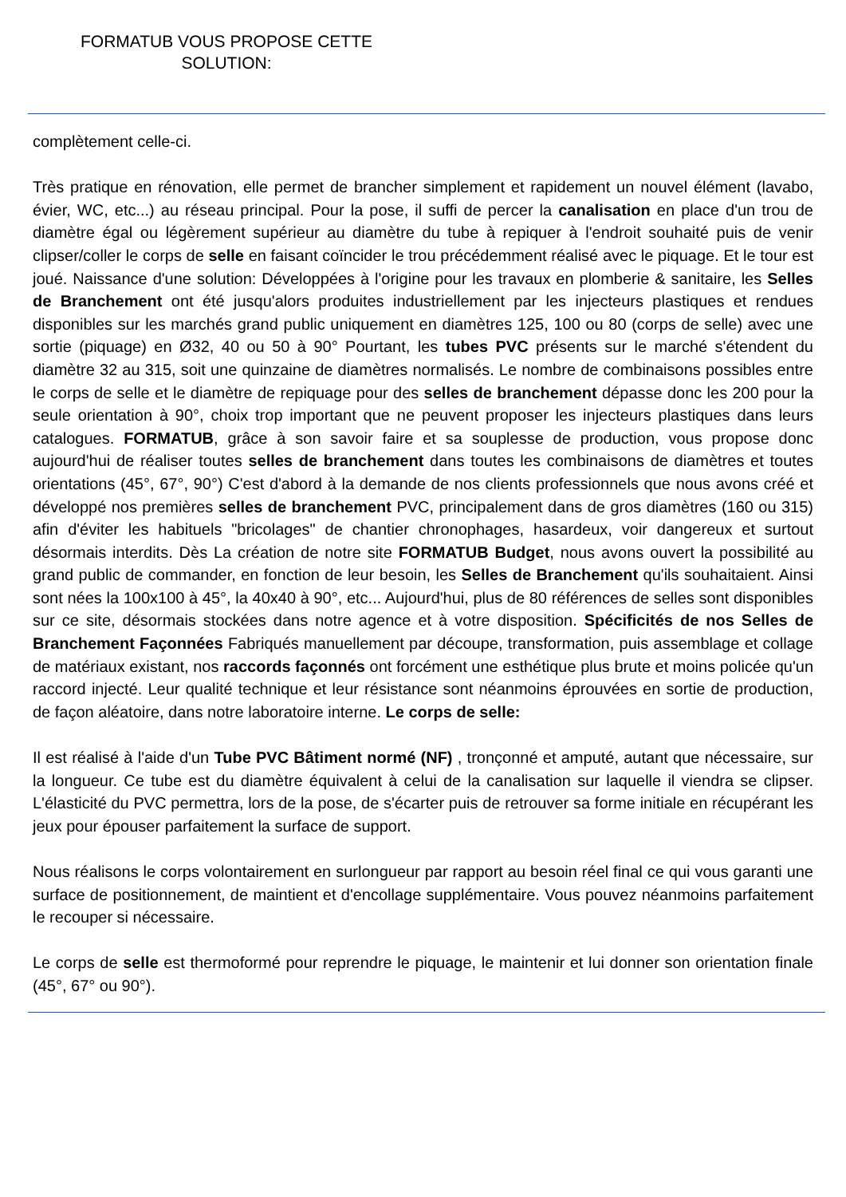FORMATUB VOUS PROPOSE CETTE SOLUTION:
complètement celle-ci.
Très pratique en rénovation, elle permet de brancher simplement et rapidement un nouvel élément (lavabo, évier, WC, etc...) au réseau principal. Pour la pose, il suffi de percer la canalisation en place d'un trou de diamètre égal ou légèrement supérieur au diamètre du tube à repiquer à l'endroit souhaité puis de venir clipser/coller le corps de selle en faisant coïncider le trou précédemment réalisé avec le piquage. Et le tour est joué. Naissance d'une solution: Développées à l'origine pour les travaux en plomberie & sanitaire, les Selles de Branchement ont été jusqu'alors produites industriellement par les injecteurs plastiques et rendues disponibles sur les marchés grand public uniquement en diamètres 125, 100 ou 80 (corps de selle) avec une sortie (piquage) en Ø32, 40 ou 50 à 90° Pourtant, les tubes PVC présents sur le marché s'étendent du diamètre 32 au 315, soit une quinzaine de diamètres normalisés. Le nombre de combinaisons possibles entre le corps de selle et le diamètre de repiquage pour des selles de branchement dépasse donc les 200 pour la seule orientation à 90°, choix trop important que ne peuvent proposer les injecteurs plastiques dans leurs catalogues. FORMATUB, grâce à son savoir faire et sa souplesse de production, vous propose donc aujourd'hui de réaliser toutes selles de branchement dans toutes les combinaisons de diamètres et toutes orientations (45°, 67°, 90°) C'est d'abord à la demande de nos clients professionnels que nous avons créé et développé nos premières selles de branchement PVC, principalement dans de gros diamètres (160 ou 315) afin d'éviter les habituels "bricolages" de chantier chronophages, hasardeux, voir dangereux et surtout désormais interdits. Dès La création de notre site FORMATUB Budget, nous avons ouvert la possibilité au grand public de commander, en fonction de leur besoin, les Selles de Branchement qu'ils souhaitaient. Ainsi sont nées la 100x100 à 45°, la 40x40 à 90°, etc... Aujourd'hui, plus de 80 références de selles sont disponibles sur ce site, désormais stockées dans notre agence et à votre disposition. Spécificités de nos Selles de Branchement Façonnées Fabriqués manuellement par découpe, transformation, puis assemblage et collage de matériaux existant, nos raccords façonnés ont forcément une esthétique plus brute et moins policée qu'un raccord injecté. Leur qualité technique et leur résistance sont néanmoins éprouvées en sortie de production, de façon aléatoire, dans notre laboratoire interne. Le corps de selle:
Il est réalisé à l'aide d'un Tube PVC Bâtiment normé (NF) , tronçonné et amputé, autant que nécessaire, sur la longueur. Ce tube est du diamètre équivalent à celui de la canalisation sur laquelle il viendra se clipser. L'élasticité du PVC permettra, lors de la pose, de s'écarter puis de retrouver sa forme initiale en récupérant les jeux pour épouser parfaitement la surface de support.
Nous réalisons le corps volontairement en surlongueur par rapport au besoin réel final ce qui vous garanti une surface de positionnement, de maintient et d'encollage supplémentaire. Vous pouvez néanmoins parfaitement le recouper si nécessaire.
Le corps de selle est thermoformé pour reprendre le piquage, le maintenir et lui donner son orientation finale (45°, 67° ou 90°).